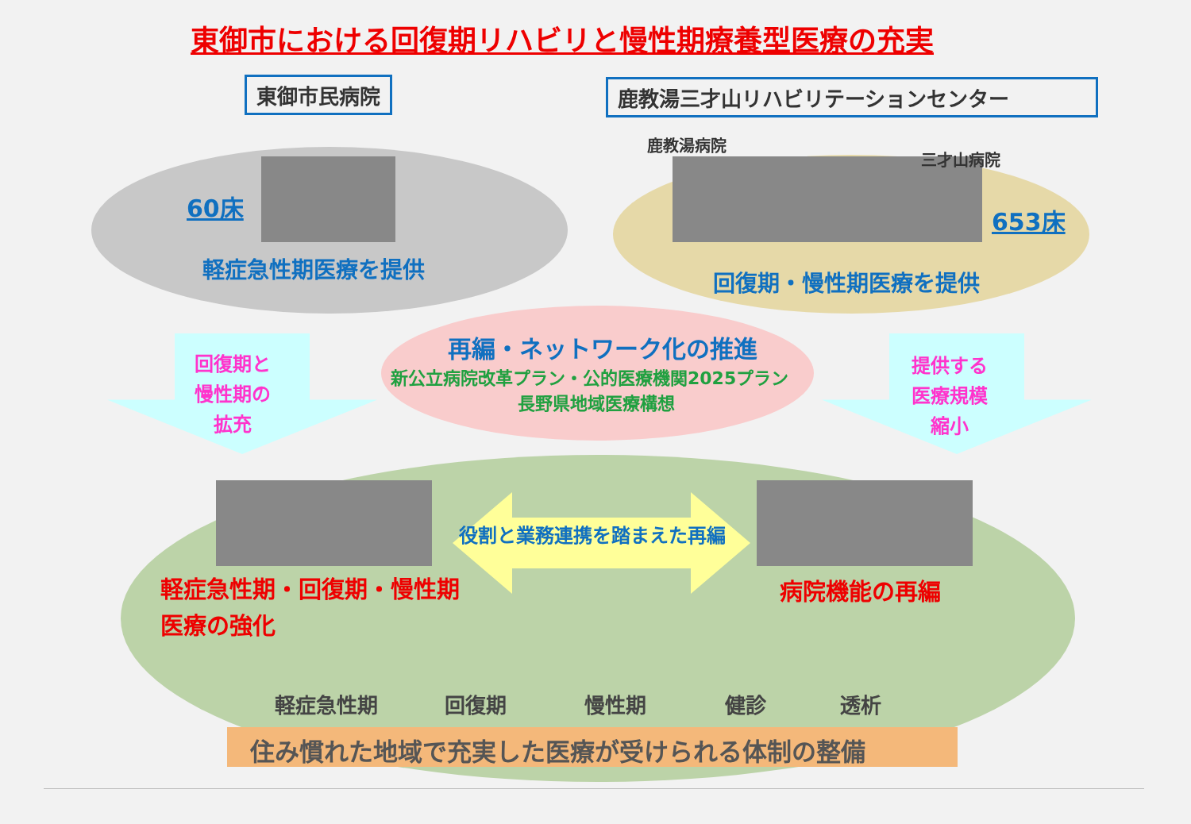東御市における回復期リハビリと慢性期療養型医療の充実
東御市民病院 鹿教湯三才山リハビリテーションセンター
60床
軽症急性期医療を提供
鹿教湯病院
三才山病院
653床
回復期・慢性期医療を提供
回復期と
慢性期の
拡充
再編・ネットワーク化の推進
新公立病院改革プラン・公的医療機関2025プラン
長野県地域医療構想
提供する
医療規模
縮小
役割と業務連携を踏まえた再編
軽症急性期・回復期・慢性期
医療の強化
病院機能の再編
軽症急性期 回復期 慢性期 健診 透析
住み慣れた地域で充実した医療が受けられる体制の整備